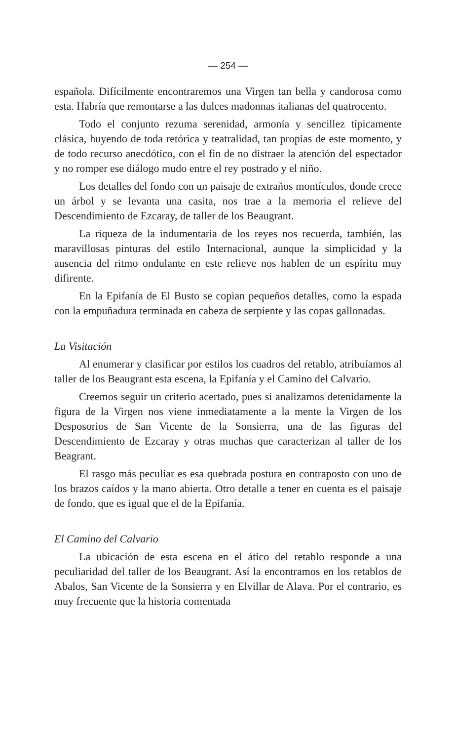— 254 —
española. Difícilmente encontraremos una Virgen tan bella y candorosa como esta. Habría que remontarse a las dulces madonnas italianas del quatrocento.
Todo el conjunto rezuma serenidad, armonía y sencillez típicamente clásica, huyendo de toda retórica y teatralidad, tan propias de este momento, y de todo recurso anecdótico, con el fin de no distraer la atención del espectador y no romper ese diálogo mudo entre el rey postrado y el niño.
Los detalles del fondo con un paisaje de extraños montículos, donde crece un árbol y se levanta una casita, nos trae a la memoria el relieve del Descendimiento de Ezcaray, de taller de los Beaugrant.
La riqueza de la indumentaria de los reyes nos recuerda, también, las maravillosas pinturas del estilo Internacional, aunque la simplicidad y la ausencia del ritmo ondulante en este relieve nos hablen de un espíritu muy difirente.
En la Epifanía de El Busto se copian pequeños detalles, como la espada con la empuñadura terminada en cabeza de serpiente y las copas gallonadas.
La Visitación
Al enumerar y clasificar por estilos los cuadros del retablo, atribuíamos al taller de los Beaugrant esta escena, la Epifanía y el Camino del Calvario.
Creemos seguir un criterio acertado, pues si analizamos detenidamente la figura de la Virgen nos viene inmediatamente a la mente la Virgen de los Desposorios de San Vicente de la Sonsierra, una de las figuras del Descendimiento de Ezcaray y otras muchas que caracterizan al taller de los Beagrant.
El rasgo más peculiar es esa quebrada postura en contraposto con uno de los brazos caídos y la mano abierta. Otro detalle a tener en cuenta es el paisaje de fondo, que es igual que el de la Epifanía.
El Camino del Calvario
La ubicación de esta escena en el ático del retablo responde a una peculiaridad del taller de los Beaugrant. Así la encontramos en los retablos de Abalos, San Vicente de la Sonsierra y en Elvillar de Alava. Por el contrario, es muy frecuente que la historia comentada